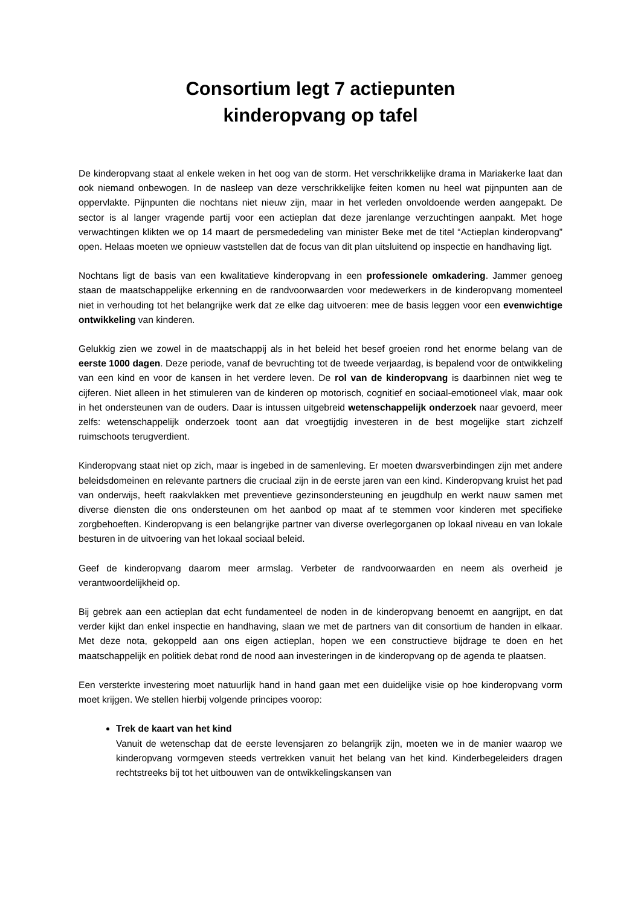Consortium legt 7 actiepunten
kinderopvang op tafel
De kinderopvang staat al enkele weken in het oog van de storm. Het verschrikkelijke drama in Mariakerke laat dan ook niemand onbewogen. In de nasleep van deze verschrikkelijke feiten komen nu heel wat pijnpunten aan de oppervlakte. Pijnpunten die nochtans niet nieuw zijn, maar in het verleden onvoldoende werden aangepakt. De sector is al langer vragende partij voor een actieplan dat deze jarenlange verzuchtingen aanpakt. Met hoge verwachtingen klikten we op 14 maart de persmededeling van minister Beke met de titel “Actieplan kinderopvang” open. Helaas moeten we opnieuw vaststellen dat de focus van dit plan uitsluitend op inspectie en handhaving ligt.
Nochtans ligt de basis van een kwalitatieve kinderopvang in een professionele omkadering. Jammer genoeg staan de maatschappelijke erkenning en de randvoorwaarden voor medewerkers in de kinderopvang momenteel niet in verhouding tot het belangrijke werk dat ze elke dag uitvoeren: mee de basis leggen voor een evenwichtige ontwikkeling van kinderen.
Gelukkig zien we zowel in de maatschappij als in het beleid het besef groeien rond het enorme belang van de eerste 1000 dagen. Deze periode, vanaf de bevruchting tot de tweede verjaardag, is bepalend voor de ontwikkeling van een kind en voor de kansen in het verdere leven. De rol van de kinderopvang is daarbinnen niet weg te cijferen. Niet alleen in het stimuleren van de kinderen op motorisch, cognitief en sociaal-emotioneel vlak, maar ook in het ondersteunen van de ouders. Daar is intussen uitgebreid wetenschappelijk onderzoek naar gevoerd, meer zelfs: wetenschappelijk onderzoek toont aan dat vroegtijdig investeren in de best mogelijke start zichzelf ruimschoots terugverdient.
Kinderopvang staat niet op zich, maar is ingebed in de samenleving. Er moeten dwarsverbindingen zijn met andere beleidsdomeinen en relevante partners die cruciaal zijn in de eerste jaren van een kind. Kinderopvang kruist het pad van onderwijs, heeft raakvlakken met preventieve gezinsondersteuning en jeugdhulp en werkt nauw samen met diverse diensten die ons ondersteunen om het aanbod op maat af te stemmen voor kinderen met specifieke zorgbehoeften. Kinderopvang is een belangrijke partner van diverse overlegorganen op lokaal niveau en van lokale besturen in de uitvoering van het lokaal sociaal beleid.
Geef de kinderopvang daarom meer armslag. Verbeter de randvoorwaarden en neem als overheid je verantwoordelijkheid op.
Bij gebrek aan een actieplan dat echt fundamenteel de noden in de kinderopvang benoemt en aangrijpt, en dat verder kijkt dan enkel inspectie en handhaving, slaan we met de partners van dit consortium de handen in elkaar. Met deze nota, gekoppeld aan ons eigen actieplan, hopen we een constructieve bijdrage te doen en het maatschappelijk en politiek debat rond de nood aan investeringen in de kinderopvang op de agenda te plaatsen.
Een versterkte investering moet natuurlijk hand in hand gaan met een duidelijke visie op hoe kinderopvang vorm moet krijgen. We stellen hierbij volgende principes voorop:
Trek de kaart van het kind
Vanuit de wetenschap dat de eerste levensjaren zo belangrijk zijn, moeten we in de manier waarop we kinderopvang vormgeven steeds vertrekken vanuit het belang van het kind. Kinderbegeleiders dragen rechtstreeks bij tot het uitbouwen van de ontwikkelingskansen van